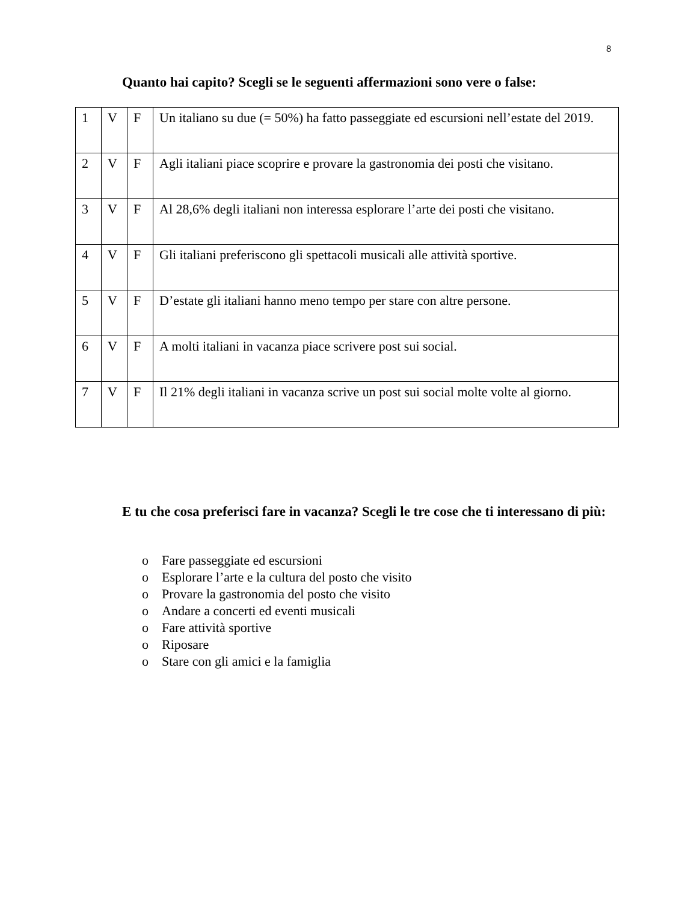8
Quanto hai capito? Scegli se le seguenti affermazioni sono vere o false:
| 1 | V | F | Un italiano su due (= 50%) ha fatto passeggiate ed escursioni nell’estate del 2019. |
| 2 | V | F | Agli italiani piace scoprire e provare la gastronomia dei posti che visitano. |
| 3 | V | F | Al 28,6% degli italiani non interessa esplorare l’arte dei posti che visitano. |
| 4 | V | F | Gli italiani preferiscono gli spettacoli musicali alle attività sportive. |
| 5 | V | F | D’estate gli italiani hanno meno tempo per stare con altre persone. |
| 6 | V | F | A molti italiani in vacanza piace scrivere post sui social. |
| 7 | V | F | Il 21% degli italiani in vacanza scrive un post sui social molte volte al giorno. |
E tu che cosa preferisci fare in vacanza? Scegli le tre cose che ti interessano di più:
o Fare passeggiate ed escursioni
o Esplorare l’arte e la cultura del posto che visito
o Provare la gastronomia del posto che visito
o Andare a concerti ed eventi musicali
o Fare attività sportive
o Riposare
o Stare con gli amici e la famiglia